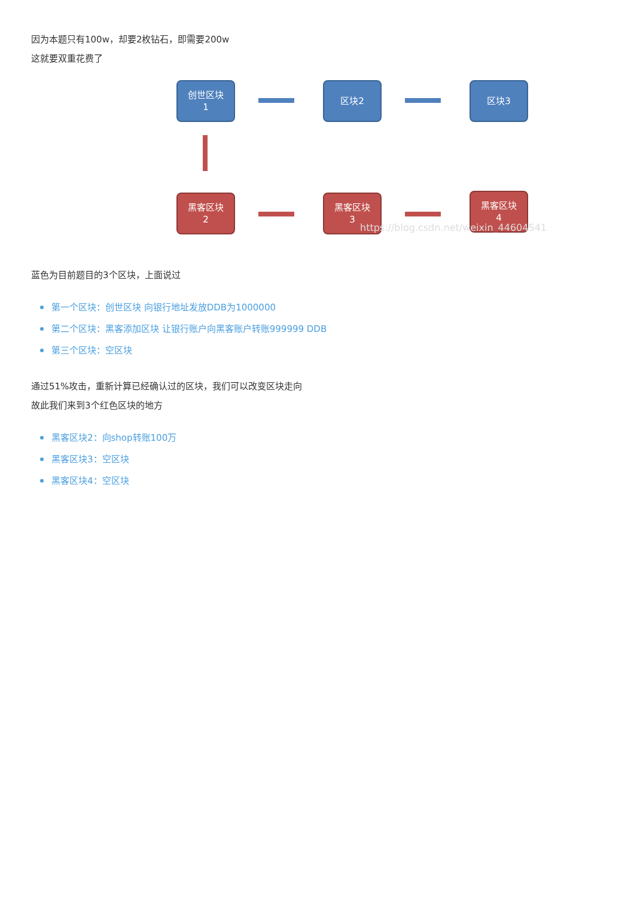因为本题只有100w，却要2枚钻石，即需要200w
这就要双重花费了
创世区块
1
区块2 区块3
黑客区块
2
黑客区块
3
黑客区块
4
https://blog.csdn.net/weixin_44604541
蓝色为目前题目的3个区块，上面说过
第一个区块：创世区块 向银行地址发放DDB为1000000
第二个区块：黑客添加区块 让银行账户向黑客账户转账999999 DDB
第三个区块：空区块
通过51%攻击，重新计算已经确认过的区块，我们可以改变区块走向
故此我们来到3个红色区块的地方
黑客区块2：向shop转账100万
黑客区块3：空区块
黑客区块4：空区块